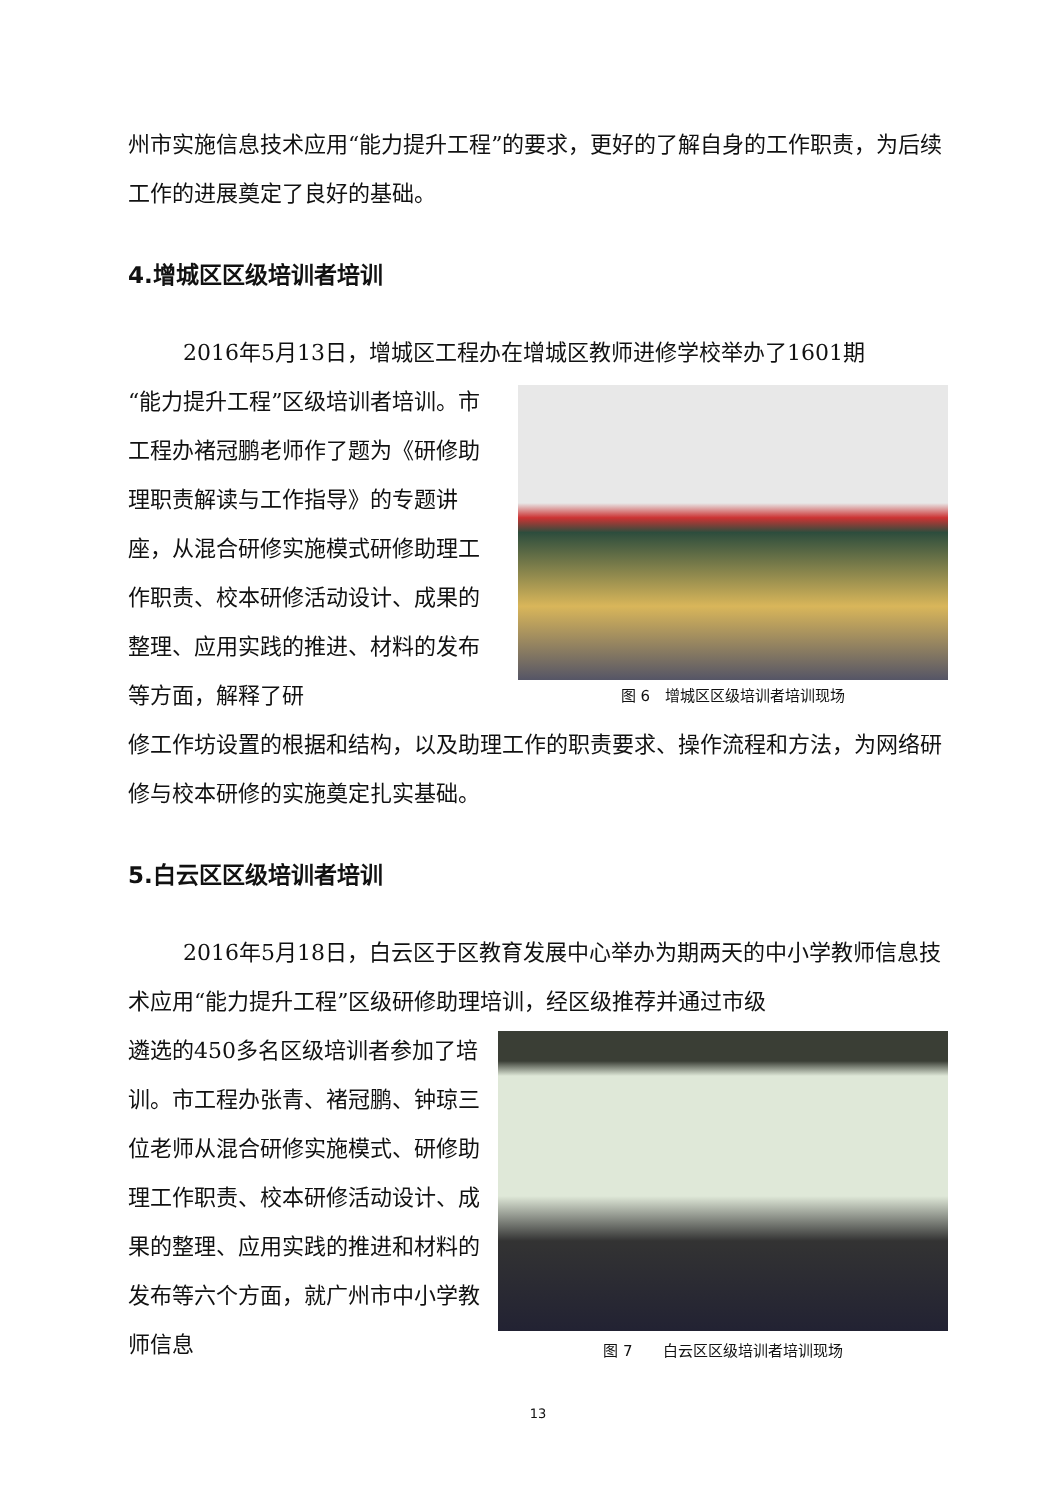州市实施信息技术应用“能力提升工程”的要求，更好的了解自身的工作职责，为后续工作的进展奠定了良好的基础。
4.增城区区级培训者培训
2016年5月13日，增城区工程办在增城区教师进修学校举办了1601期
“能力提升工程”区级培训者培训。市工程办褚冠鹏老师作了题为《研修助理职责解读与工作指导》的专题讲座，从混合研修实施模式研修助理工作职责、校本研修活动设计、成果的整理、应用实践的推进、材料的发布等方面，解释了研
图 6　增城区区级培训者培训现场
修工作坊设置的根据和结构，以及助理工作的职责要求、操作流程和方法，为网络研修与校本研修的实施奠定扎实基础。
5.白云区区级培训者培训
2016年5月18日，白云区于区教育发展中心举办为期两天的中小学教师信息技术应用“能力提升工程”区级研修助理培训，经区级推荐并通过市级
遴选的450多名区级培训者参加了培训。市工程办张青、褚冠鹏、钟琼三位老师从混合研修实施模式、研修助理工作职责、校本研修活动设计、成果的整理、应用实践的推进和材料的发布等六个方面，就广州市中小学教师信息
图 7　　白云区区级培训者培训现场
13